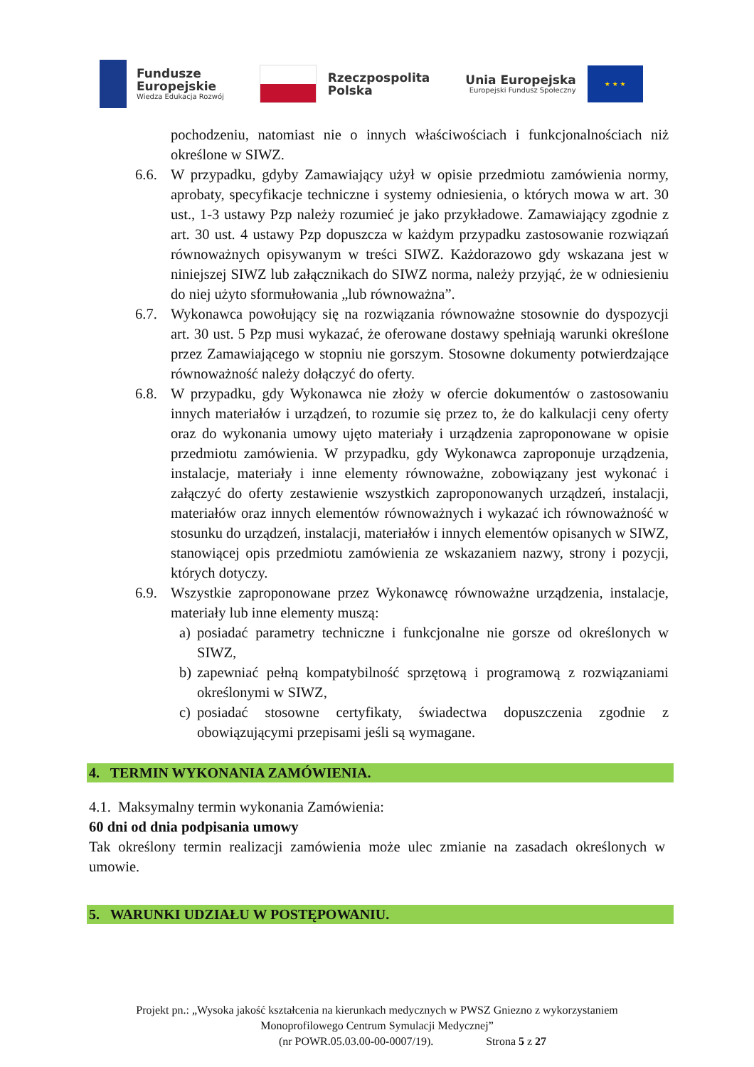Fundusze
Europejskie
Wiedza Edukacja Rozwój
Rzeczpospolita
Polska
Unia Europejska
Europejski Fundusz Społeczny
★ ★ ★
pochodzeniu, natomiast nie o innych właściwościach i funkcjonalnościach niż określone w SIWZ.
6.6. W przypadku, gdyby Zamawiający użył w opisie przedmiotu zamówienia normy, aprobaty, specyfikacje techniczne i systemy odniesienia, o których mowa w art. 30 ust., 1-3 ustawy Pzp należy rozumieć je jako przykładowe. Zamawiający zgodnie z art. 30 ust. 4 ustawy Pzp dopuszcza w każdym przypadku zastosowanie rozwiązań równoważnych opisywanym w treści SIWZ. Każdorazowo gdy wskazana jest w niniejszej SIWZ lub załącznikach do SIWZ norma, należy przyjąć, że w odniesieniu do niej użyto sformułowania „lub równoważna”.
6.7. Wykonawca powołujący się na rozwiązania równoważne stosownie do dyspozycji art. 30 ust. 5 Pzp musi wykazać, że oferowane dostawy spełniają warunki określone przez Zamawiającego w stopniu nie gorszym. Stosowne dokumenty potwierdzające równoważność należy dołączyć do oferty.
6.8. W przypadku, gdy Wykonawca nie złoży w ofercie dokumentów o zastosowaniu innych materiałów i urządzeń, to rozumie się przez to, że do kalkulacji ceny oferty oraz do wykonania umowy ujęto materiały i urządzenia zaproponowane w opisie przedmiotu zamówienia. W przypadku, gdy Wykonawca zaproponuje urządzenia, instalacje, materiały i inne elementy równoważne, zobowiązany jest wykonać i załączyć do oferty zestawienie wszystkich zaproponowanych urządzeń, instalacji, materiałów oraz innych elementów równoważnych i wykazać ich równoważność w stosunku do urządzeń, instalacji, materiałów i innych elementów opisanych w SIWZ, stanowiącej opis przedmiotu zamówienia ze wskazaniem nazwy, strony i pozycji, których dotyczy.
6.9. Wszystkie zaproponowane przez Wykonawcę równoważne urządzenia, instalacje, materiały lub inne elementy muszą:
a) posiadać parametry techniczne i funkcjonalne nie gorsze od określonych w SIWZ,
b) zapewniać pełną kompatybilność sprzętową i programową z rozwiązaniami określonymi w SIWZ,
c) posiadać stosowne certyfikaty, świadectwa dopuszczenia zgodnie z obowiązującymi przepisami jeśli są wymagane.
4. TERMIN WYKONANIA ZAMÓWIENIA.
4.1. Maksymalny termin wykonania Zamówienia:
60 dni od dnia podpisania umowy
Tak określony termin realizacji zamówienia może ulec zmianie na zasadach określonych w umowie.
5. WARUNKI UDZIAŁU W POSTĘPOWANIU.
Projekt pn.: „Wysoka jakość kształcenia na kierunkach medycznych w PWSZ Gniezno z wykorzystaniem
Monoprofilowego Centrum Symulacji Medycznej”
(nr POWR.05.03.00-00-0007/19). Strona 5 z 27